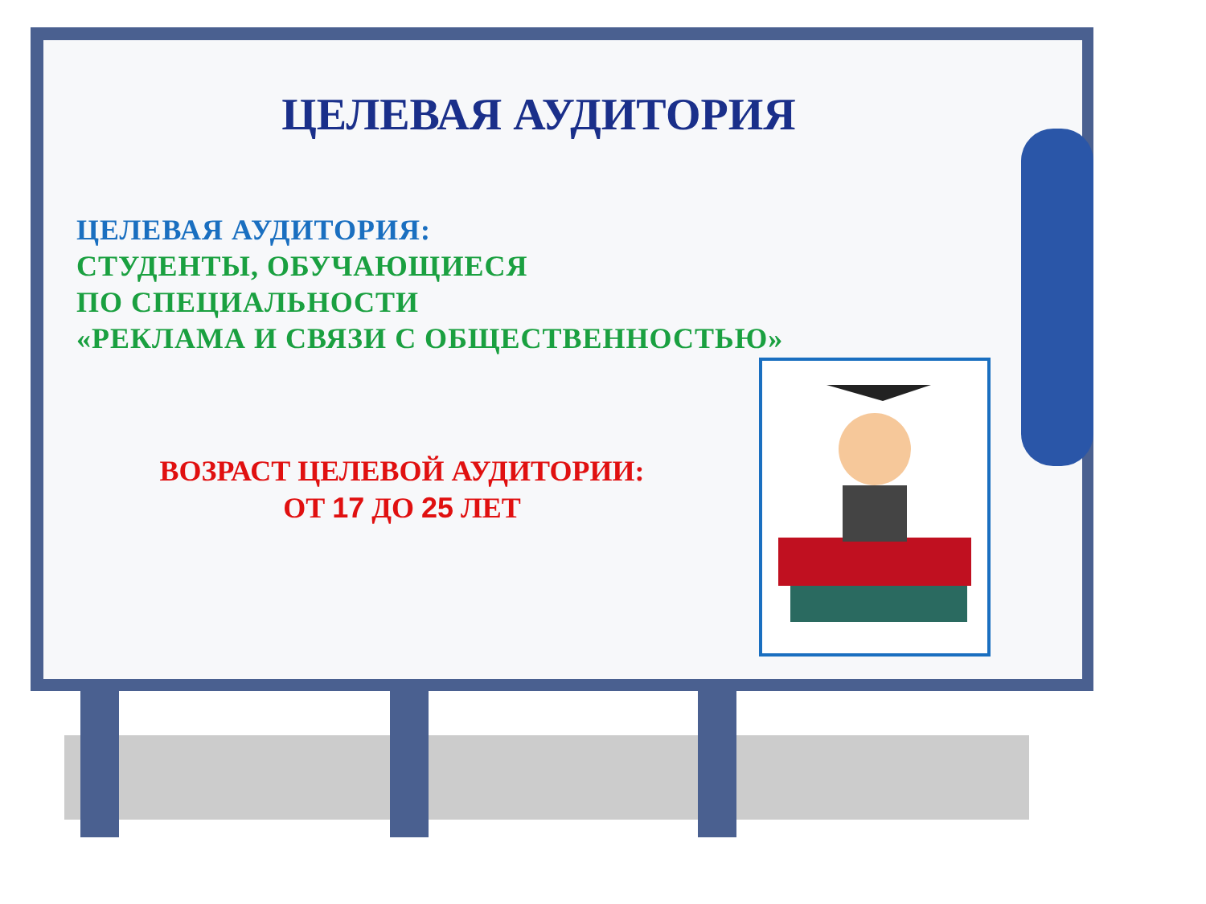ЦЕЛЕВАЯ АУДИТОРИЯ
ЦЕЛЕВАЯ АУДИТОРИЯ:
СТУДЕНТЫ, ОБУЧАЮЩИЕСЯ
ПО СПЕЦИАЛЬНОСТИ
«РЕКЛАМА И СВЯЗИ С ОБЩЕСТВЕННОСТЬЮ»
ВОЗРАСТ ЦЕЛЕВОЙ АУДИТОРИИ:
ОТ 17 ДО 25 ЛЕТ